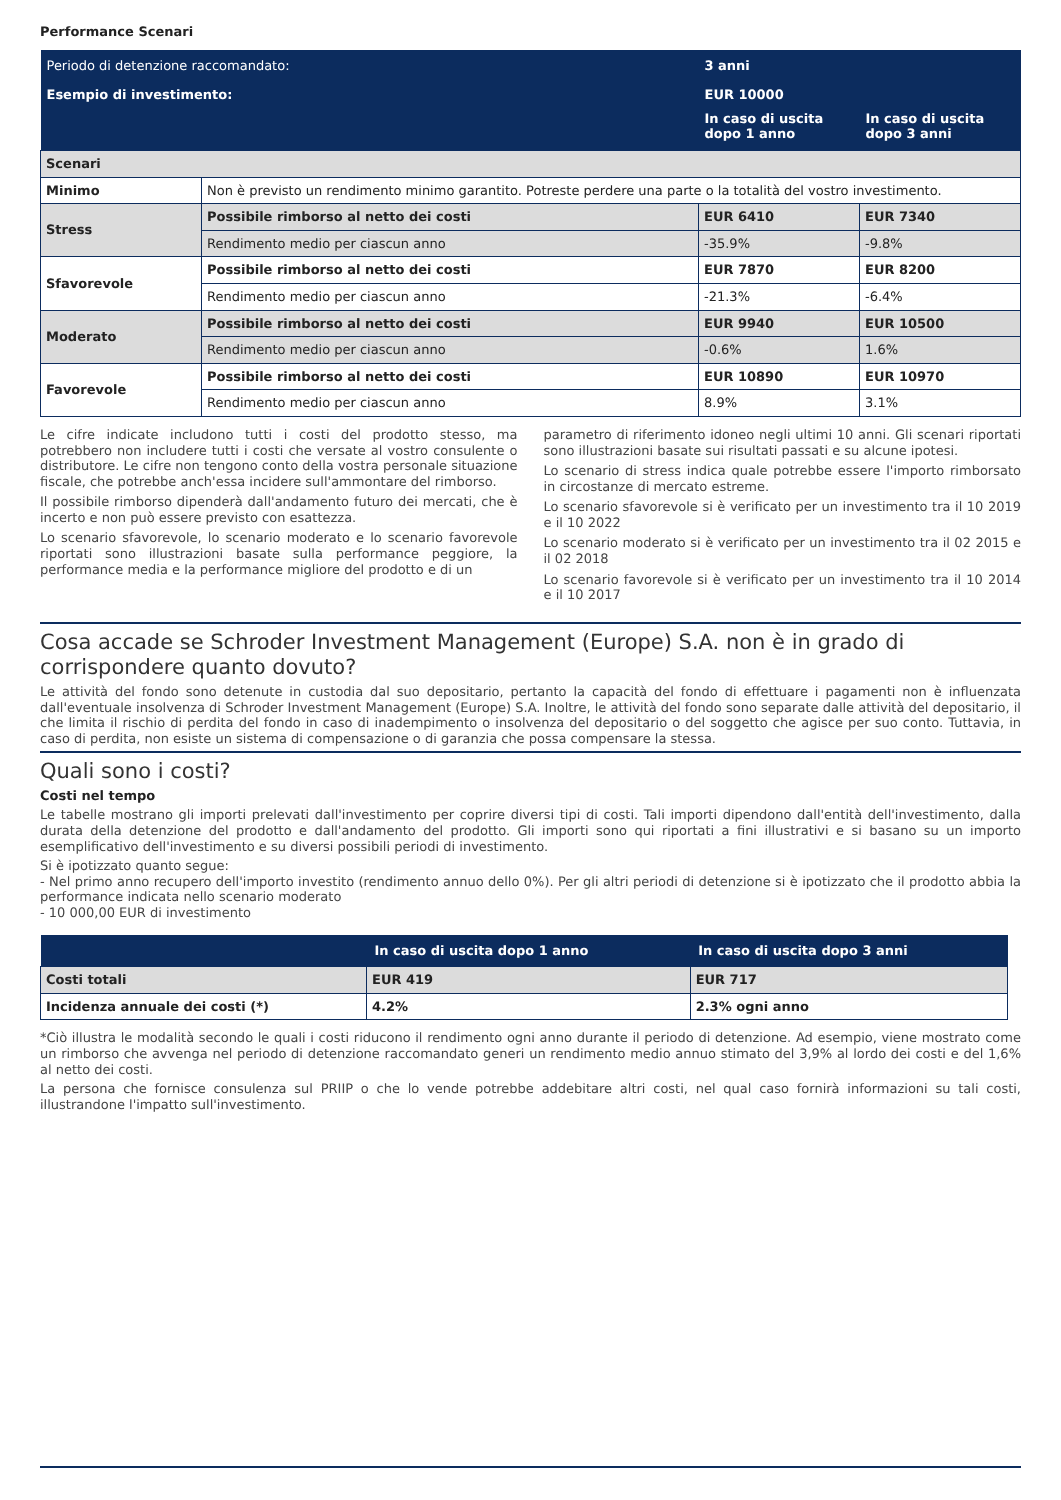Performance Scenari
| Periodo di detenzione raccomandato: | | 3 anni | |
| Esempio di investimento: | | EUR 10000 | |
| | | In caso di uscita dopo 1 anno | In caso di uscita dopo 3 anni |
| Scenari | | | |
| Minimo | Non è previsto un rendimento minimo garantito. Potreste perdere una parte o la totalità del vostro investimento. | | |
| Stress | Possibile rimborso al netto dei costi | EUR 6410 | EUR 7340 |
| | Rendimento medio per ciascun anno | -35.9% | -9.8% |
| Sfavorevole | Possibile rimborso al netto dei costi | EUR 7870 | EUR 8200 |
| | Rendimento medio per ciascun anno | -21.3% | -6.4% |
| Moderato | Possibile rimborso al netto dei costi | EUR 9940 | EUR 10500 |
| | Rendimento medio per ciascun anno | -0.6% | 1.6% |
| Favorevole | Possibile rimborso al netto dei costi | EUR 10890 | EUR 10970 |
| | Rendimento medio per ciascun anno | 8.9% | 3.1% |
Le cifre indicate includono tutti i costi del prodotto stesso, ma potrebbero non includere tutti i costi che versate al vostro consulente o distributore. Le cifre non tengono conto della vostra personale situazione fiscale, che potrebbe anch'essa incidere sull'ammontare del rimborso.
Il possibile rimborso dipenderà dall'andamento futuro dei mercati, che è incerto e non può essere previsto con esattezza.
Lo scenario sfavorevole, lo scenario moderato e lo scenario favorevole riportati sono illustrazioni basate sulla performance peggiore, la performance media e la performance migliore del prodotto e di un
parametro di riferimento idoneo negli ultimi 10 anni. Gli scenari riportati sono illustrazioni basate sui risultati passati e su alcune ipotesi.
Lo scenario di stress indica quale potrebbe essere l'importo rimborsato in circostanze di mercato estreme.
Lo scenario sfavorevole si è verificato per un investimento tra il 10 2019 e il 10 2022
Lo scenario moderato si è verificato per un investimento tra il 02 2015 e il 02 2018
Lo scenario favorevole si è verificato per un investimento tra il 10 2014 e il 10 2017
Cosa accade se Schroder Investment Management (Europe) S.A. non è in grado di corrispondere quanto dovuto?
Le attività del fondo sono detenute in custodia dal suo depositario, pertanto la capacità del fondo di effettuare i pagamenti non è influenzata dall'eventuale insolvenza di Schroder Investment Management (Europe) S.A. Inoltre, le attività del fondo sono separate dalle attività del depositario, il che limita il rischio di perdita del fondo in caso di inadempimento o insolvenza del depositario o del soggetto che agisce per suo conto. Tuttavia, in caso di perdita, non esiste un sistema di compensazione o di garanzia che possa compensare la stessa.
Quali sono i costi?
Costi nel tempo
Le tabelle mostrano gli importi prelevati dall'investimento per coprire diversi tipi di costi. Tali importi dipendono dall'entità dell'investimento, dalla durata della detenzione del prodotto e dall'andamento del prodotto. Gli importi sono qui riportati a fini illustrativi e si basano su un importo esemplificativo dell'investimento e su diversi possibili periodi di investimento.
Si è ipotizzato quanto segue:
- Nel primo anno recupero dell'importo investito (rendimento annuo dello 0%). Per gli altri periodi di detenzione si è ipotizzato che il prodotto abbia la performance indicata nello scenario moderato
- 10 000,00 EUR di investimento
| | In caso di uscita dopo 1 anno | In caso di uscita dopo 3 anni |
| Costi totali | EUR 419 | EUR 717 |
| Incidenza annuale dei costi (*) | 4.2% | 2.3% ogni anno |
*Ciò illustra le modalità secondo le quali i costi riducono il rendimento ogni anno durante il periodo di detenzione. Ad esempio, viene mostrato come un rimborso che avvenga nel periodo di detenzione raccomandato generi un rendimento medio annuo stimato del 3,9% al lordo dei costi e del 1,6% al netto dei costi.
La persona che fornisce consulenza sul PRIIP o che lo vende potrebbe addebitare altri costi, nel qual caso fornirà informazioni su tali costi, illustrandone l'impatto sull'investimento.